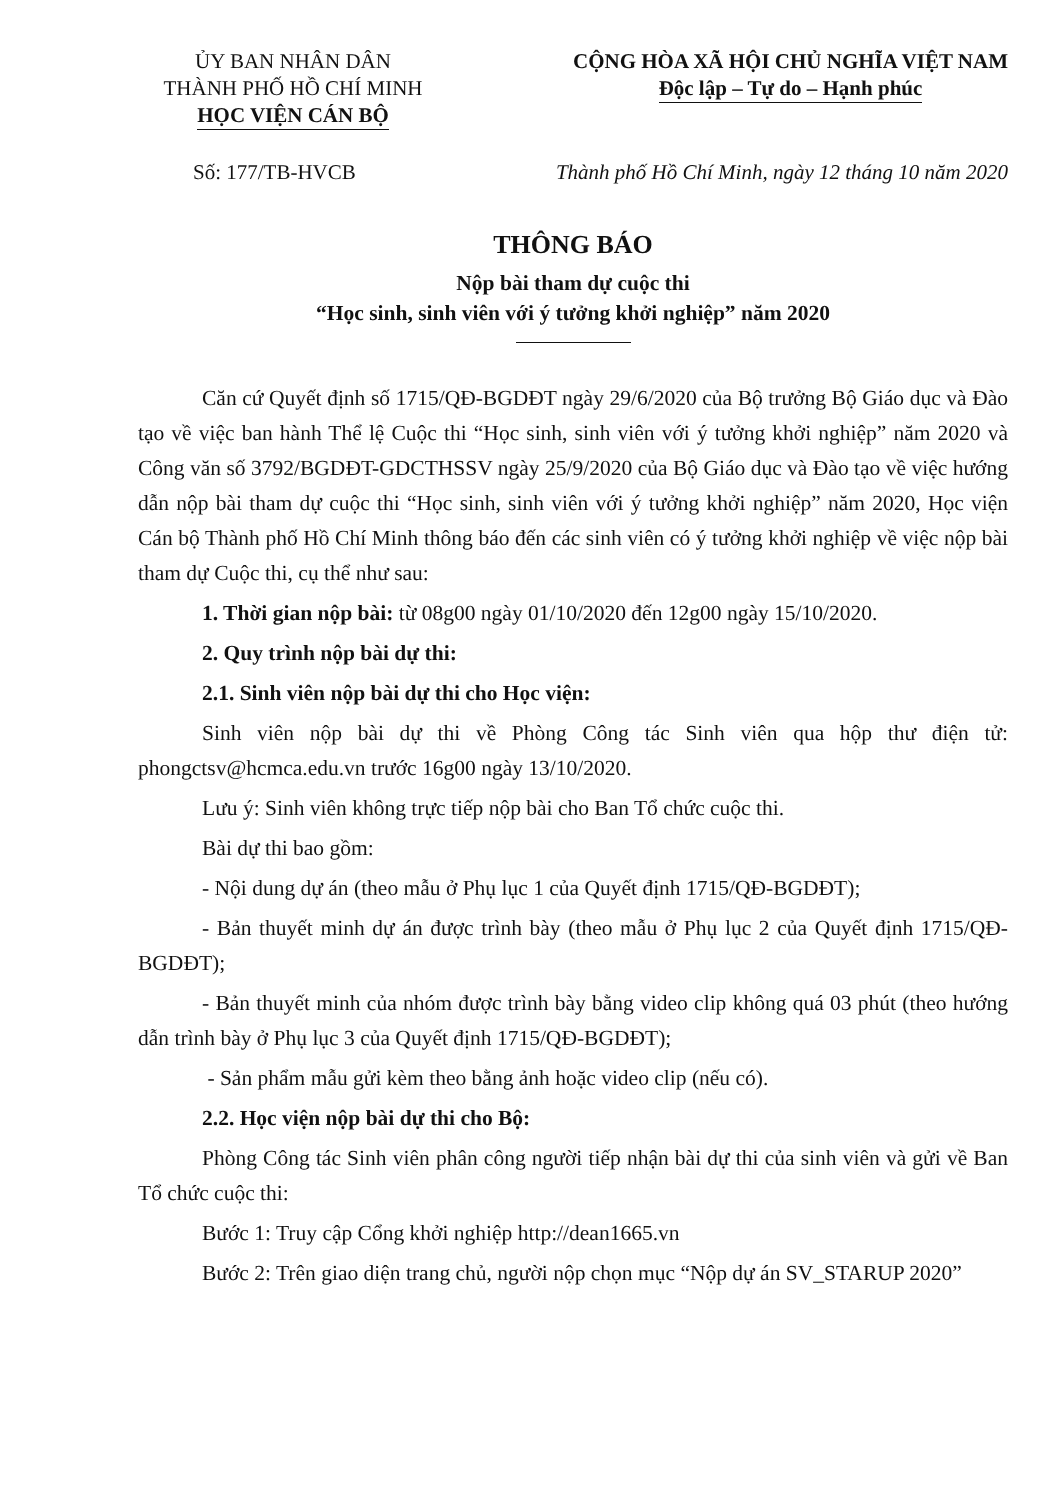ỦY BAN NHÂN DÂN
THÀNH PHỐ HỒ CHÍ MINH
HỌC VIỆN CÁN BỘ
CỘNG HÒA XÃ HỘI CHỦ NGHĨA VIỆT NAM
Độc lập – Tự do – Hạnh phúc
Số: 177/TB-HVCB Thành phố Hồ Chí Minh, ngày 12 tháng 10 năm 2020
THÔNG BÁO
Nộp bài tham dự cuộc thi
“Học sinh, sinh viên với ý tưởng khởi nghiệp” năm 2020
Căn cứ Quyết định số 1715/QĐ-BGDĐT ngày 29/6/2020 của Bộ trưởng Bộ Giáo dục và Đào tạo về việc ban hành Thể lệ Cuộc thi “Học sinh, sinh viên với ý tưởng khởi nghiệp” năm 2020 và Công văn số 3792/BGDĐT-GDCTHSSV ngày 25/9/2020 của Bộ Giáo dục và Đào tạo về việc hướng dẫn nộp bài tham dự cuộc thi “Học sinh, sinh viên với ý tưởng khởi nghiệp” năm 2020, Học viện Cán bộ Thành phố Hồ Chí Minh thông báo đến các sinh viên có ý tưởng khởi nghiệp về việc nộp bài tham dự Cuộc thi, cụ thể như sau:
1. Thời gian nộp bài: từ 08g00 ngày 01/10/2020 đến 12g00 ngày 15/10/2020.
2. Quy trình nộp bài dự thi:
2.1. Sinh viên nộp bài dự thi cho Học viện:
Sinh viên nộp bài dự thi về Phòng Công tác Sinh viên qua hộp thư điện tử: phongctsv@hcmca.edu.vn trước 16g00 ngày 13/10/2020.
Lưu ý: Sinh viên không trực tiếp nộp bài cho Ban Tổ chức cuộc thi.
Bài dự thi bao gồm:
- Nội dung dự án (theo mẫu ở Phụ lục 1 của Quyết định 1715/QĐ-BGDĐT);
- Bản thuyết minh dự án được trình bày (theo mẫu ở Phụ lục 2 của Quyết định 1715/QĐ-BGDĐT);
- Bản thuyết minh của nhóm được trình bày bằng video clip không quá 03 phút (theo hướng dẫn trình bày ở Phụ lục 3 của Quyết định 1715/QĐ-BGDĐT);
- Sản phẩm mẫu gửi kèm theo bằng ảnh hoặc video clip (nếu có).
2.2. Học viện nộp bài dự thi cho Bộ:
Phòng Công tác Sinh viên phân công người tiếp nhận bài dự thi của sinh viên và gửi về Ban Tổ chức cuộc thi:
Bước 1: Truy cập Cổng khởi nghiệp http://dean1665.vn
Bước 2: Trên giao diện trang chủ, người nộp chọn mục “Nộp dự án SV_STARUP 2020”